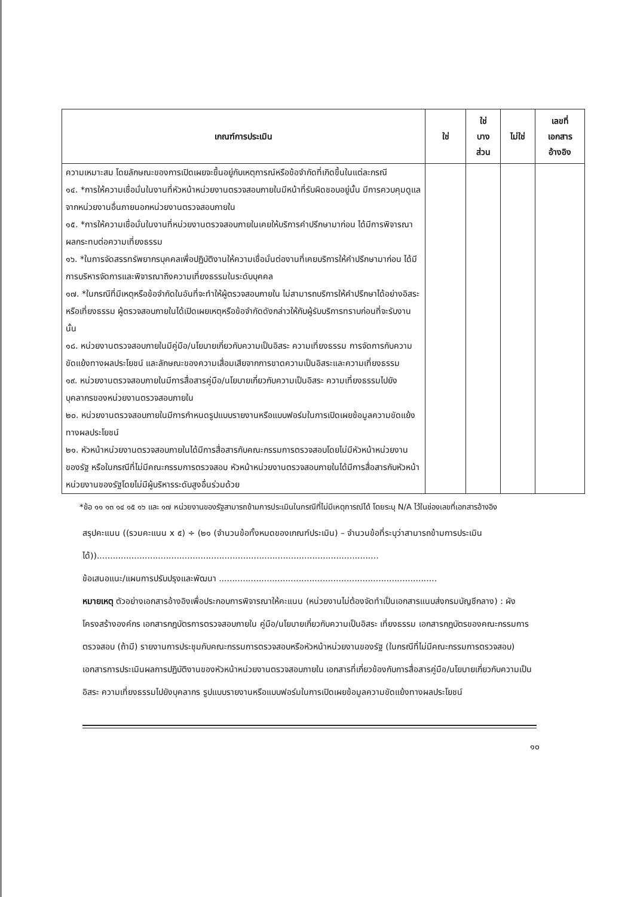| เกณฑ์การประเมิน | ใช่ | ใช่ บาง ส่วน | ไม่ใช่ | เลขที่ เอกสาร อ้างอิง |
| --- | --- | --- | --- | --- |
| ความเหมาะสม โดยลักษณะของการเปิดเผยจะขึ้นอยู่กับเหตุการณ์หรือข้อจำกัดที่เกิดขึ้นในแต่ละกรณี ๑๔. *การให้ความเชื่อมั่นในงานที่หัวหน้าหน่วยงานตรวจสอบภายในมีหน้าที่รับผิดชอบอยู่นั้น มีการควบคุมดูแลจากหน่วยงานอื่นภายนอกหน่วยงานตรวจสอบภายใน ๑๕. *การให้ความเชื่อมั่นในงานที่หน่วยงานตรวจสอบภายในเคยให้บริการคำปรึกษามาก่อน ได้มีการพิจารณาผลกระทบต่อความเที่ยงธรรม ๑๖. *ในการจัดสรรทรัพยากรบุคคลเพื่อปฏิบัติงานให้ความเชื่อมั่นต่องานที่เคยบริการให้คำปรึกษามาก่อน ได้มีการบริหารจัดการและพิจารณาถึงความเที่ยงธรรมในระดับบุคคล ๑๗. *ในกรณีที่มีเหตุหรือข้อจำกัดในอันที่จะทำให้ผู้ตรวจสอบภายใน ไม่สามารถบริการให้คำปรึกษาได้อย่างอิสระหรือเที่ยงธรรม ผู้ตรวจสอบภายในได้เปิดเผยเหตุหรือข้อจำกัดดังกล่าวให้กับผู้รับบริการทราบก่อนที่จะรับงานนั้น ๑๘. หน่วยงานตรวจสอบภายในมีคู่มือ/นโยบายเกี่ยวกับความเป็นอิสระ ความเที่ยงธรรม การจัดการกับความขัดแย้งทางผลประโยชน์ และลักษณะของความเสื่อมเสียจากการขาดความเป็นอิสระและความเที่ยงธรรม ๑๙. หน่วยงานตรวจสอบภายในมีการสื่อสารคู่มือ/นโยบายเกี่ยวกับความเป็นอิสระ ความเที่ยงธรรมไปยังบุคลากรของหน่วยงานตรวจสอบภายใน ๒๐. หน่วยงานตรวจสอบภายในมีการกำหนดรูปแบบรายงานหรือแบบฟอร์มในการเปิดเผยข้อมูลความขัดแย้งทางผลประโยชน์ ๒๑. หัวหน้าหน่วยงานตรวจสอบภายในได้มีการสื่อสารกับคณะกรรมการตรวจสอบโดยไม่มีหัวหน้าหน่วยงานของรัฐ หรือในกรณีที่ไม่มีคณะกรรมการตรวจสอบ หัวหน้าหน่วยงานตรวจสอบภายในได้มีการสื่อสารกับหัวหน้าหน่วยงานของรัฐโดยไม่มีผู้บริหารระดับสูงอื่นร่วมด้วย | | | | |
*ข้อ ๑๑ ๑๓ ๑๔ ๑๕ ๑๖ และ ๑๗ หน่วยงานของรัฐสามารถข้ามการประเมินในกรณีที่ไม่มีเหตุการณ์ได้ โดยระบุ N/A ไว้ในช่องเลขที่เอกสารอ้างอิง
สรุปคะแนน ((รวมคะแนน x ๕) ÷ (๒๑ (จำนวนข้อทั้งหมดของเกณฑ์ประเมิน) – จำนวนข้อที่ระบุว่าสามารถข้ามการประเมินได้))..........................................................................................................
ข้อเสนอแนะ/แผนการปรับปรุงและพัฒนา ..................................................................................
หมายเหตุ ตัวอย่างเอกสารอ้างอิงเพื่อประกอบการพิจารณาให้คะแนน (หน่วยงานไม่ต้องจัดทำเป็นเอกสารแนบส่งกรมบัญชีกลาง) : ผังโครงสร้างองค์กร เอกสารกฎบัตรการตรวจสอบภายใน คู่มือ/นโยบายเกี่ยวกับความเป็นอิสระ เที่ยงธรรม เอกสารกฎบัตรของคณะกรรมการตรวจสอบ (ถ้ามี) รายงานการประชุมกับคณะกรรมการตรวจสอบหรือหัวหน้าหน่วยงานของรัฐ (ในกรณีที่ไม่มีคณะกรรมการตรวจสอบ) เอกสารการประเมินผลการปฏิบัติงานของหัวหน้าหน่วยงานตรวจสอบภายใน เอกสารที่เกี่ยวข้องกับการสื่อสารคู่มือ/นโยบายเกี่ยวกับความเป็นอิสระ ความเที่ยงธรรมไปยังบุคลากร รูปแบบรายงานหรือแบบฟอร์มในการเปิดเผยข้อมูลความขัดแย้งทางผลประโยชน์
๑๐